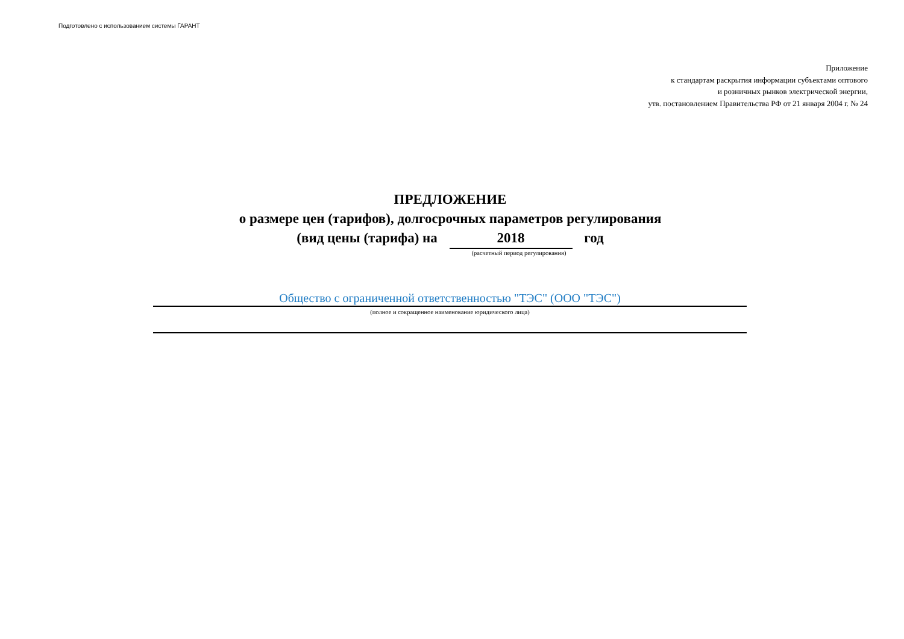Подготовлено с использованием системы ГАРАНТ
Приложение
к стандартам раскрытия информации субъектами оптового
и розничных рынков электрической энергии,
утв. постановлением Правительства РФ от 21 января 2004 г. № 24
ПРЕДЛОЖЕНИЕ
о размере цен (тарифов), долгосрочных параметров регулирования
(вид цены (тарифа) на 2018 год
(расчетный период регулирования)
Общество с ограниченной ответственностью "ТЭС" (ООО "ТЭС")
(полное и сокращенное наименование юридического лица)